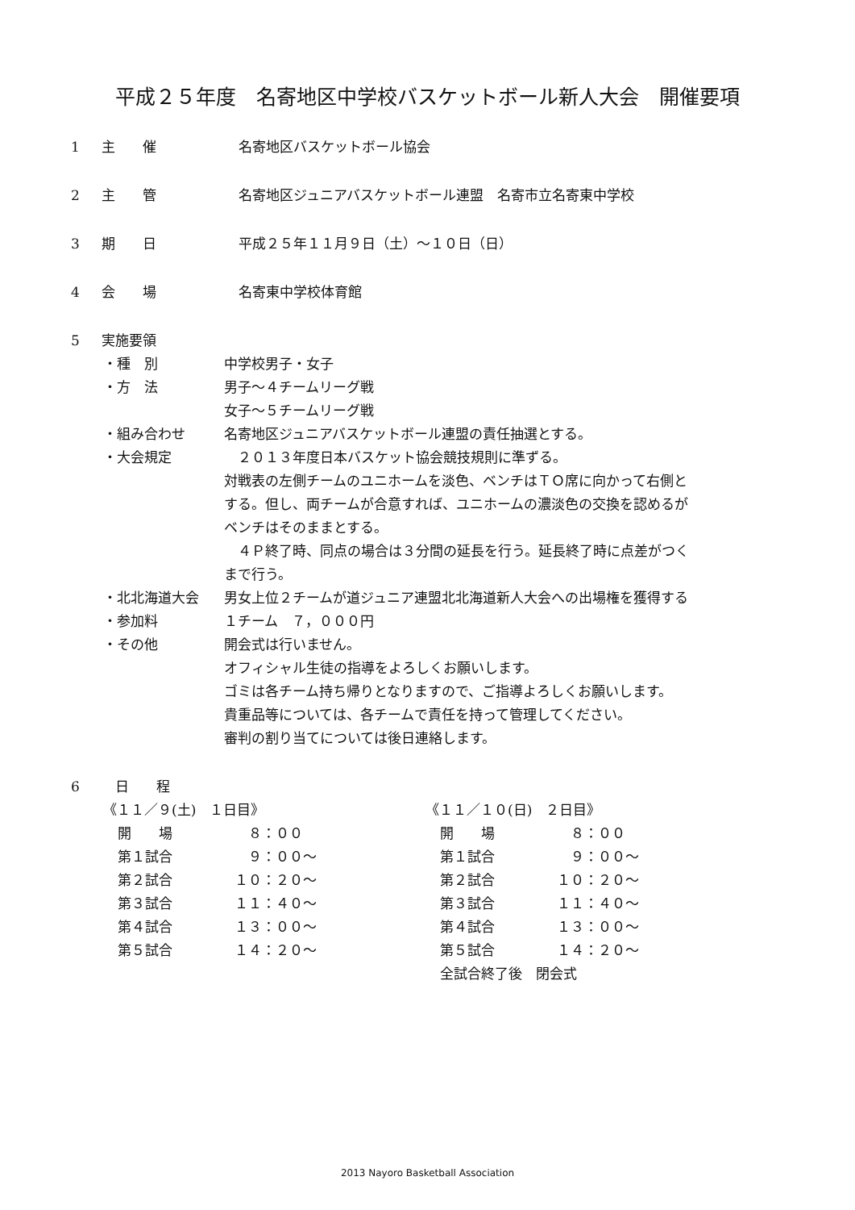平成２５年度　名寄地区中学校バスケットボール新人大会　開催要項
1 主　　催 名寄地区バスケットボール協会
2 主　　管 名寄地区ジュニアバスケットボール連盟　名寄市立名寄東中学校
3 期　　日 平成２５年１１月９日（土）～１０日（日）
4 会　　場 名寄東中学校体育館
5 実施要領
・種　別 中学校男子・女子
・方　法 男子～４チームリーグ戦
女子～５チームリーグ戦
・組み合わせ 名寄地区ジュニアバスケットボール連盟の責任抽選とする。
・大会規定　２０１３年度日本バスケット協会競技規則に準ずる。
対戦表の左側チームのユニホームを淡色、ベンチはＴＯ席に向かって右側と
する。但し、両チームが合意すれば、ユニホームの濃淡色の交換を認めるが
ベンチはそのままとする。
　４Ｐ終了時、同点の場合は３分間の延長を行う。延長終了時に点差がつく
まで行う。
・北北海道大会 男女上位２チームが道ジュニア連盟北北海道新人大会への出場権を獲得する
・参加料 １チーム　７，０００円
・その他 開会式は行いません。
オフィシャル生徒の指導をよろしくお願いします。
ゴミは各チーム持ち帰りとなりますので、ご指導よろしくお願いします。
貴重品等については、各チームで責任を持って管理してください。
審判の割り当てについては後日連絡します。
6　日　　程
《１１／９(土)　１日目》
開　　場　８：００
第１試合　９：００～
第２試合 １０：２０～
第３試合 １１：４０～
第４試合 １３：００～
第５試合 １４：２０～
《１１／１０(日)　２日目》
開　　場　８：００
第１試合　９：００～
第２試合 １０：２０～
第３試合 １１：４０～
第４試合 １３：００～
第５試合 １４：２０～
全試合終了後　閉会式
2013 Nayoro Basketball Association